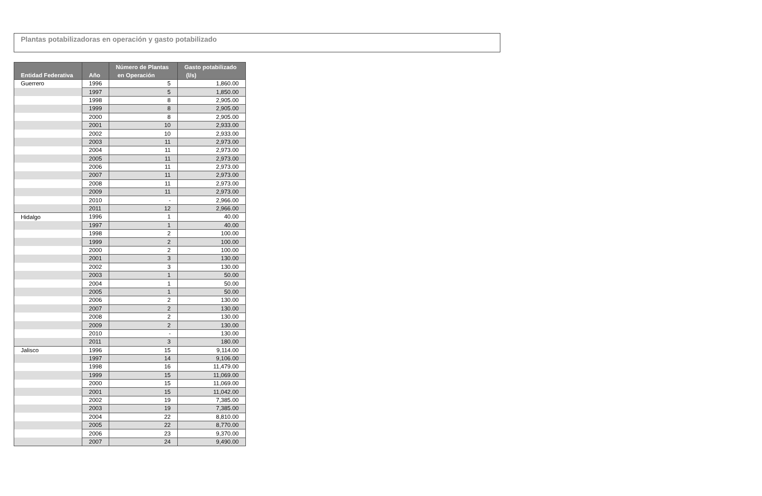Plantas potabilizadoras en operación y gasto potabilizado
| Entidad Federativa | Año | Número de Plantas en Operación | Gasto potabilizado (l/s) |
| --- | --- | --- | --- |
| Guerrero | 1996 | 5 | 1,860.00 |
| | 1997 | 5 | 1,850.00 |
| | 1998 | 8 | 2,905.00 |
| | 1999 | 8 | 2,905.00 |
| | 2000 | 8 | 2,905.00 |
| | 2001 | 10 | 2,933.00 |
| | 2002 | 10 | 2,933.00 |
| | 2003 | 11 | 2,973.00 |
| | 2004 | 11 | 2,973.00 |
| | 2005 | 11 | 2,973.00 |
| | 2006 | 11 | 2,973.00 |
| | 2007 | 11 | 2,973.00 |
| | 2008 | 11 | 2,973.00 |
| | 2009 | 11 | 2,973.00 |
| | 2010 | - | 2,966.00 |
| | 2011 | 12 | 2,966.00 |
| Hidalgo | 1996 | 1 | 40.00 |
| | 1997 | 1 | 40.00 |
| | 1998 | 2 | 100.00 |
| | 1999 | 2 | 100.00 |
| | 2000 | 2 | 100.00 |
| | 2001 | 3 | 130.00 |
| | 2002 | 3 | 130.00 |
| | 2003 | 1 | 50.00 |
| | 2004 | 1 | 50.00 |
| | 2005 | 1 | 50.00 |
| | 2006 | 2 | 130.00 |
| | 2007 | 2 | 130.00 |
| | 2008 | 2 | 130.00 |
| | 2009 | 2 | 130.00 |
| | 2010 | - | 130.00 |
| | 2011 | 3 | 180.00 |
| Jalisco | 1996 | 15 | 9,114.00 |
| | 1997 | 14 | 9,106.00 |
| | 1998 | 16 | 11,479.00 |
| | 1999 | 15 | 11,069.00 |
| | 2000 | 15 | 11,069.00 |
| | 2001 | 15 | 11,042.00 |
| | 2002 | 19 | 7,385.00 |
| | 2003 | 19 | 7,385.00 |
| | 2004 | 22 | 8,810.00 |
| | 2005 | 22 | 8,770.00 |
| | 2006 | 23 | 9,370.00 |
| | 2007 | 24 | 9,490.00 |